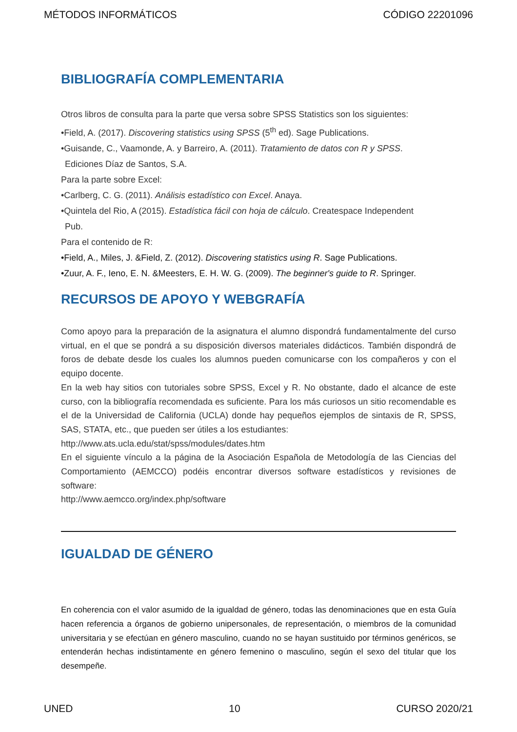MÉTODOS INFORMÁTICOS CÓDIGO 22201096
BIBLIOGRAFÍA COMPLEMENTARIA
Otros libros de consulta para la parte que versa sobre SPSS Statistics son los siguientes:
•Field, A. (2017). Discovering statistics using SPSS (5<sup>th</sup> ed). Sage Publications.
•Guisande, C., Vaamonde, A. y Barreiro, A. (2011). Tratamiento de datos con R y SPSS.
Ediciones Díaz de Santos, S.A.
Para la parte sobre Excel:
•Carlberg, C. G. (2011). Análisis estadístico con Excel. Anaya.
•Quintela del Rio, A (2015). Estadística fácil con hoja de cálculo. Createspace Independent
Pub.
Para el contenido de R:
•Field, A., Miles, J. &Field, Z. (2012). Discovering statistics using R. Sage Publications.
•Zuur, A. F., Ieno, E. N. &Meesters, E. H. W. G. (2009). The beginner's guide to R. Springer.
RECURSOS DE APOYO Y WEBGRAFÍA
Como apoyo para la preparación de la asignatura el alumno dispondrá fundamentalmente del curso virtual, en el que se pondrá a su disposición diversos materiales didácticos. También dispondrá de foros de debate desde los cuales los alumnos pueden comunicarse con los compañeros y con el equipo docente.
En la web hay sitios con tutoriales sobre SPSS, Excel y R. No obstante, dado el alcance de este curso, con la bibliografía recomendada es suficiente. Para los más curiosos un sitio recomendable es el de la Universidad de California (UCLA) donde hay pequeños ejemplos de sintaxis de R, SPSS, SAS, STATA, etc., que pueden ser útiles a los estudiantes:
http://www.ats.ucla.edu/stat/spss/modules/dates.htm
En el siguiente vínculo a la página de la Asociación Española de Metodología de las Ciencias del Comportamiento (AEMCCO) podéis encontrar diversos software estadísticos y revisiones de software:
http://www.aemcco.org/index.php/software
IGUALDAD DE GÉNERO
En coherencia con el valor asumido de la igualdad de género, todas las denominaciones que en esta Guía hacen referencia a órganos de gobierno unipersonales, de representación, o miembros de la comunidad universitaria y se efectúan en género masculino, cuando no se hayan sustituido por términos genéricos, se entenderán hechas indistintamente en género femenino o masculino, según el sexo del titular que los desempeñe.
UNED 10 CURSO 2020/21